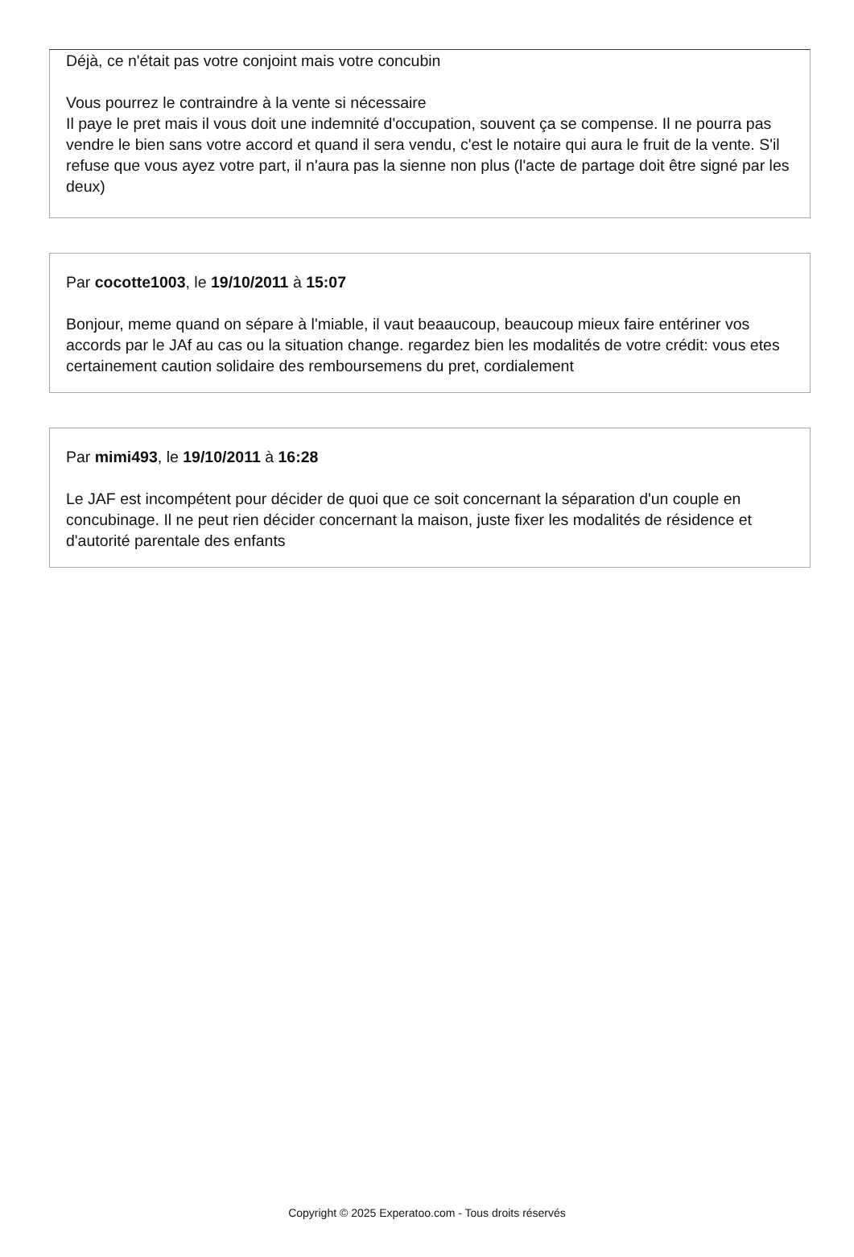Déjà, ce n'était pas votre conjoint mais votre concubin
Vous pourrez le contraindre à la vente si nécessaire
Il paye le pret mais il vous doit une indemnité d'occupation, souvent ça se compense. Il ne pourra pas vendre le bien sans votre accord et quand il sera vendu, c'est le notaire qui aura le fruit de la vente. S'il refuse que vous ayez votre part, il n'aura pas la sienne non plus (l'acte de partage doit être signé par les deux)
Par cocotte1003, le 19/10/2011 à 15:07
Bonjour, meme quand on sépare à l'miable, il vaut beaaucoup, beaucoup mieux faire entériner vos accords par le JAf au cas ou la situation change. regardez bien les modalités de votre crédit: vous etes certainement caution solidaire des remboursemens du pret, cordialement
Par mimi493, le 19/10/2011 à 16:28
Le JAF est incompétent pour décider de quoi que ce soit concernant la séparation d'un couple en concubinage. Il ne peut rien décider concernant la maison, juste fixer les modalités de résidence et d'autorité parentale des enfants
Copyright © 2025 Experatoo.com - Tous droits réservés